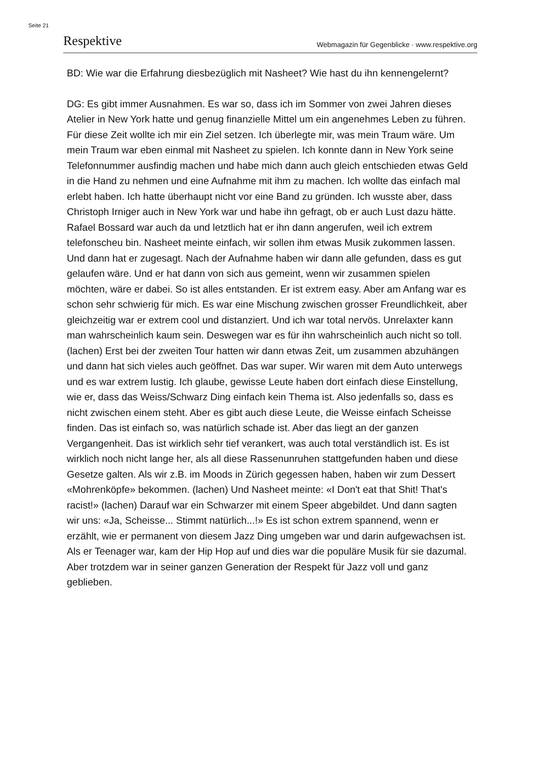Seite 21
Respektive Webmagazin für Gegenblicke · www.respektive.org
BD: Wie war die Erfahrung diesbezüglich mit Nasheet? Wie hast du ihn kennengelernt?
DG: Es gibt immer Ausnahmen. Es war so, dass ich im Sommer von zwei Jahren dieses Atelier in New York hatte und genug finanzielle Mittel um ein angenehmes Leben zu führen. Für diese Zeit wollte ich mir ein Ziel setzen. Ich überlegte mir, was mein Traum wäre. Um mein Traum war eben einmal mit Nasheet zu spielen. Ich konnte dann in New York seine Telefonnummer ausfindig machen und habe mich dann auch gleich entschieden etwas Geld in die Hand zu nehmen und eine Aufnahme mit ihm zu machen. Ich wollte das einfach mal erlebt haben. Ich hatte überhaupt nicht vor eine Band zu gründen. Ich wusste aber, dass Christoph Irniger auch in New York war und habe ihn gefragt, ob er auch Lust dazu hätte. Rafael Bossard war auch da und letztlich hat er ihn dann angerufen, weil ich extrem telefonscheu bin. Nasheet meinte einfach, wir sollen ihm etwas Musik zukommen lassen. Und dann hat er zugesagt. Nach der Aufnahme haben wir dann alle gefunden, dass es gut gelaufen wäre. Und er hat dann von sich aus gemeint, wenn wir zusammen spielen möchten, wäre er dabei. So ist alles entstanden. Er ist extrem easy. Aber am Anfang war es schon sehr schwierig für mich. Es war eine Mischung zwischen grosser Freundlichkeit, aber gleichzeitig war er extrem cool und distanziert. Und ich war total nervös. Unrelaxter kann man wahrscheinlich kaum sein. Deswegen war es für ihn wahrscheinlich auch nicht so toll. (lachen) Erst bei der zweiten Tour hatten wir dann etwas Zeit, um zusammen abzuhängen und dann hat sich vieles auch geöffnet. Das war super. Wir waren mit dem Auto unterwegs und es war extrem lustig. Ich glaube, gewisse Leute haben dort einfach diese Einstellung, wie er, dass das Weiss/Schwarz Ding einfach kein Thema ist. Also jedenfalls so, dass es nicht zwischen einem steht. Aber es gibt auch diese Leute, die Weisse einfach Scheisse finden. Das ist einfach so, was natürlich schade ist. Aber das liegt an der ganzen Vergangenheit. Das ist wirklich sehr tief verankert, was auch total verständlich ist. Es ist wirklich noch nicht lange her, als all diese Rassenunruhen stattgefunden haben und diese Gesetze galten. Als wir z.B. im Moods in Zürich gegessen haben, haben wir zum Dessert «Mohrenköpfe» bekommen. (lachen) Und Nasheet meinte: «I Don't eat that Shit! That's racist!» (lachen) Darauf war ein Schwarzer mit einem Speer abgebildet. Und dann sagten wir uns: «Ja, Scheisse... Stimmt natürlich...!» Es ist schon extrem spannend, wenn er erzählt, wie er permanent von diesem Jazz Ding umgeben war und darin aufgewachsen ist. Als er Teenager war, kam der Hip Hop auf und dies war die populäre Musik für sie dazumal. Aber trotzdem war in seiner ganzen Generation der Respekt für Jazz voll und ganz geblieben.